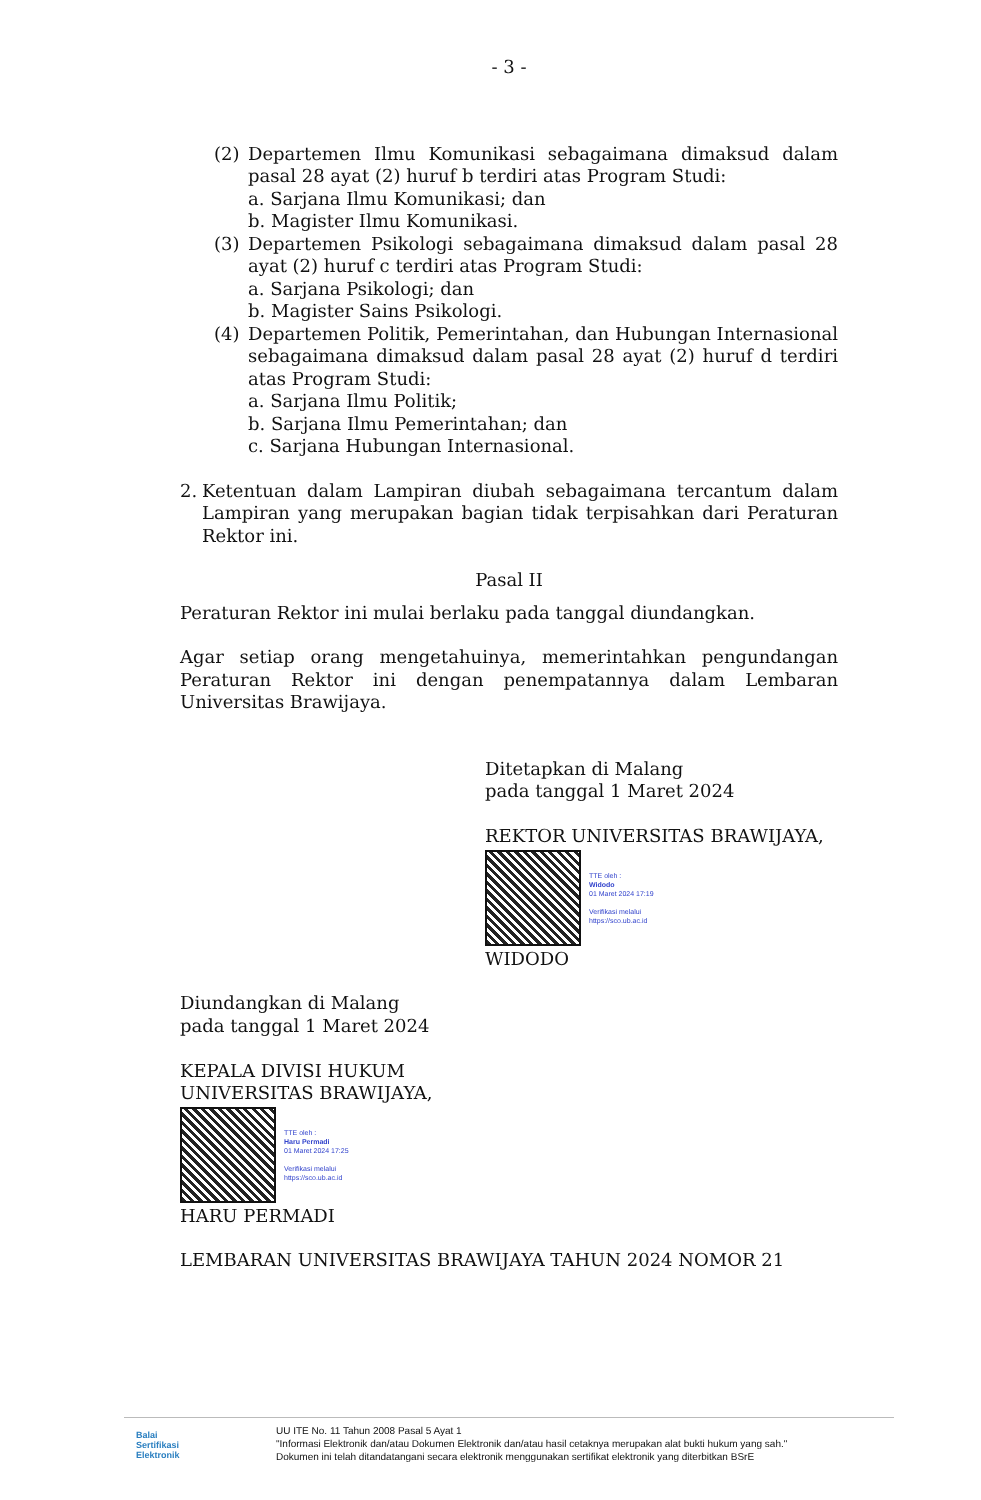- 3 -
(2) Departemen Ilmu Komunikasi sebagaimana dimaksud dalam pasal 28 ayat (2) huruf b terdiri atas Program Studi:
a. Sarjana Ilmu Komunikasi; dan
b. Magister Ilmu Komunikasi.
(3) Departemen Psikologi sebagaimana dimaksud dalam pasal 28 ayat (2) huruf c terdiri atas Program Studi:
a. Sarjana Psikologi; dan
b. Magister Sains Psikologi.
(4) Departemen Politik, Pemerintahan, dan Hubungan Internasional sebagaimana dimaksud dalam pasal 28 ayat (2) huruf d terdiri atas Program Studi:
a. Sarjana Ilmu Politik;
b. Sarjana Ilmu Pemerintahan; dan
c. Sarjana Hubungan Internasional.
2. Ketentuan dalam Lampiran diubah sebagaimana tercantum dalam Lampiran yang merupakan bagian tidak terpisahkan dari Peraturan Rektor ini.
Pasal II
Peraturan Rektor ini mulai berlaku pada tanggal diundangkan.
Agar setiap orang mengetahuinya, memerintahkan pengundangan Peraturan Rektor ini dengan penempatannya dalam Lembaran Universitas Brawijaya.
Ditetapkan di Malang
pada tanggal 1 Maret 2024
REKTOR UNIVERSITAS BRAWIJAYA,
TTE oleh :
Widodo
01 Maret 2024 17:19
Verifikasi melalui
https://sco.ub.ac.id
WIDODO
Diundangkan di Malang
pada tanggal 1 Maret 2024
KEPALA DIVISI HUKUM
UNIVERSITAS BRAWIJAYA,
TTE oleh :
Haru Permadi
01 Maret 2024 17:25
Verifikasi melalui
https://sco.ub.ac.id
HARU PERMADI
LEMBARAN UNIVERSITAS BRAWIJAYA TAHUN 2024 NOMOR 21
Balai
Sertifikasi
Elektronik
UU ITE No. 11 Tahun 2008 Pasal 5 Ayat 1
"Informasi Elektronik dan/atau Dokumen Elektronik dan/atau hasil cetaknya merupakan alat bukti hukum yang sah."
Dokumen ini telah ditandatangani secara elektronik menggunakan sertifikat elektronik yang diterbitkan BSrE